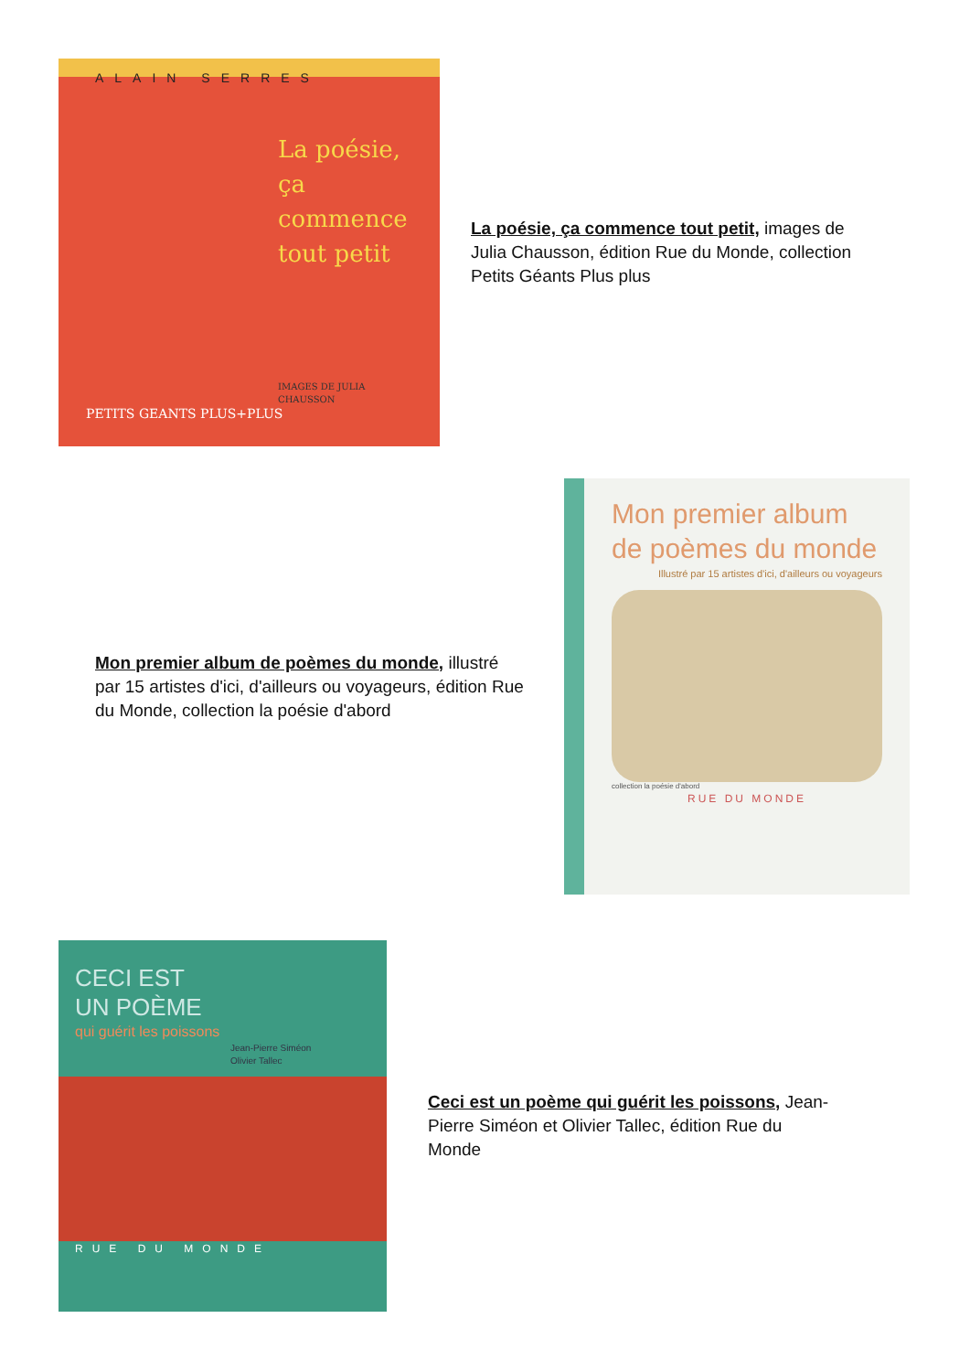ALAIN SERRES
La poésie, ça commence tout petit
IMAGES DE JULIA CHAUSSON
PETITS GEANTS PLUS+PLUS
La poésie, ça commence tout petit, images de Julia Chausson, édition Rue du Monde, collection Petits Géants Plus plus
Mon premier album de poèmes du monde, illustré par 15 artistes d'ici, d'ailleurs ou voyageurs, édition Rue du Monde, collection la poésie d'abord
Mon premier album de poèmes du monde
Illustré par 15 artistes d'ici, d'ailleurs ou voyageurs
collection la poésie d'abord
RUE DU MONDE
CECI EST
UN POÈME
qui guérit les poissons
Jean-Pierre Siméon
Olivier Tallec
RUE DU MONDE
Ceci est un poème qui guérit les poissons, Jean-Pierre Siméon et Olivier Tallec, édition Rue du Monde